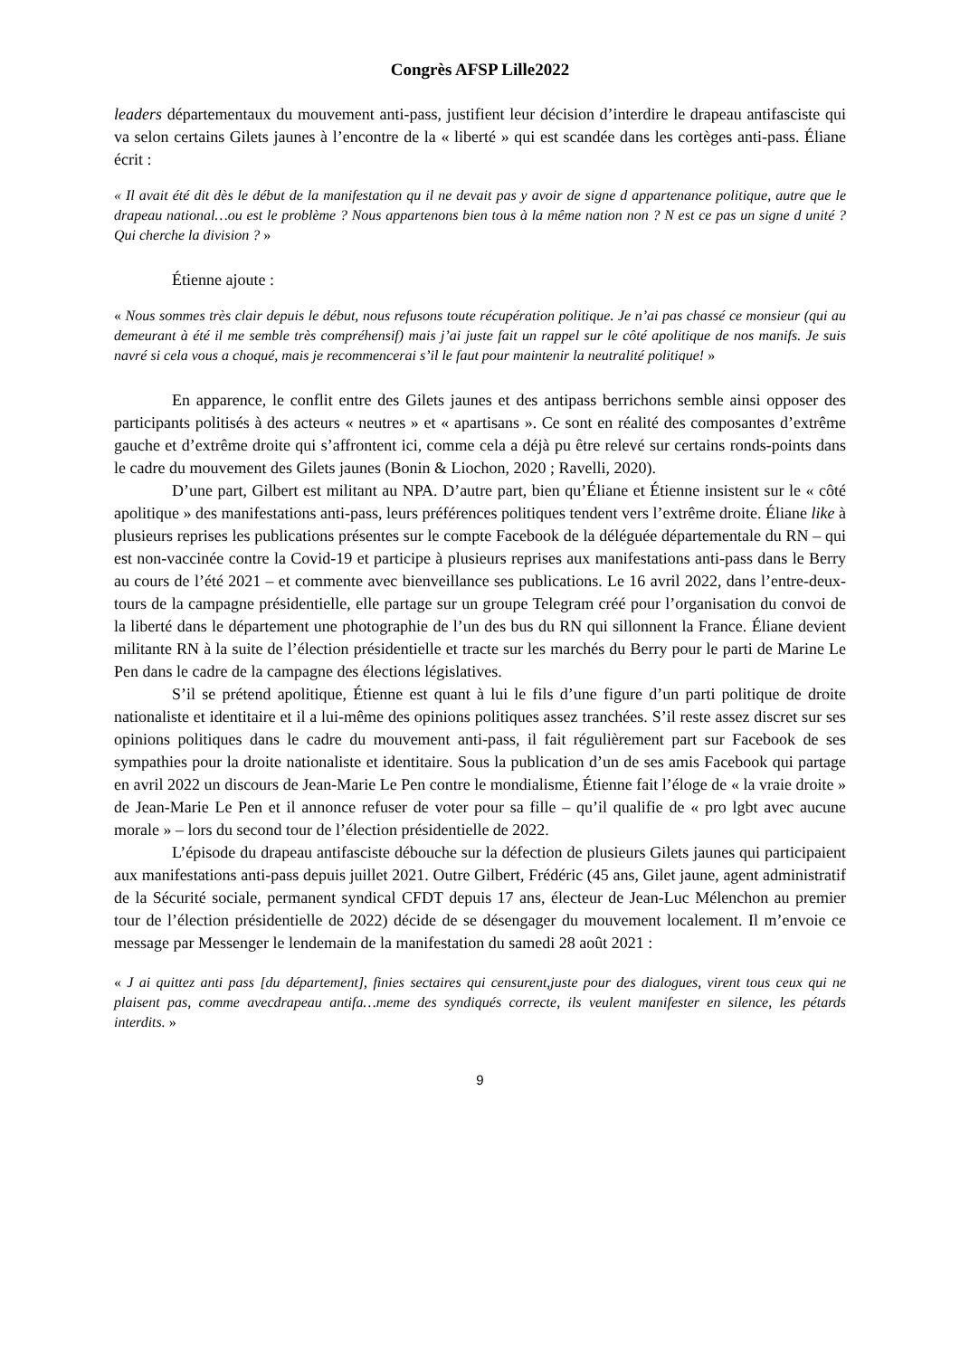Congrès AFSP Lille2022
leaders départementaux du mouvement anti-pass, justifient leur décision d’interdire le drapeau antifasciste qui va selon certains Gilets jaunes à l’encontre de la « liberté » qui est scandée dans les cortèges anti-pass. Éliane écrit :
« Il avait été dit dès le début de la manifestation qu il ne devait pas y avoir de signe d appartenance politique, autre que le drapeau national…ou est le problème ? Nous appartenons bien tous à la même nation non ? N est ce pas un signe d unité ? Qui cherche la division ? »
Étienne ajoute :
« Nous sommes très clair depuis le début, nous refusons toute récupération politique. Je n’ai pas chassé ce monsieur (qui au demeurant à été il me semble très compréhensif) mais j’ai juste fait un rappel sur le côté apolitique de nos manifs. Je suis navré si cela vous a choqué, mais je recommencerai s’il le faut pour maintenir la neutralité politique! »
En apparence, le conflit entre des Gilets jaunes et des antipass berrichons semble ainsi opposer des participants politisés à des acteurs « neutres » et « apartisans ». Ce sont en réalité des composantes d’extrême gauche et d’extrême droite qui s’affrontent ici, comme cela a déjà pu être relevé sur certains ronds-points dans le cadre du mouvement des Gilets jaunes (Bonin & Liochon, 2020 ; Ravelli, 2020).
D’une part, Gilbert est militant au NPA. D’autre part, bien qu’Éliane et Étienne insistent sur le « côté apolitique » des manifestations anti-pass, leurs préférences politiques tendent vers l’extrême droite. Éliane like à plusieurs reprises les publications présentes sur le compte Facebook de la déléguée départementale du RN – qui est non-vaccinée contre la Covid-19 et participe à plusieurs reprises aux manifestations anti-pass dans le Berry au cours de l’été 2021 – et commente avec bienveillance ses publications. Le 16 avril 2022, dans l’entre-deux-tours de la campagne présidentielle, elle partage sur un groupe Telegram créé pour l’organisation du convoi de la liberté dans le département une photographie de l’un des bus du RN qui sillonnent la France. Éliane devient militante RN à la suite de l’élection présidentielle et tracte sur les marchés du Berry pour le parti de Marine Le Pen dans le cadre de la campagne des élections législatives.
S’il se prétend apolitique, Étienne est quant à lui le fils d’une figure d’un parti politique de droite nationaliste et identitaire et il a lui-même des opinions politiques assez tranchées. S’il reste assez discret sur ses opinions politiques dans le cadre du mouvement anti-pass, il fait régulièrement part sur Facebook de ses sympathies pour la droite nationaliste et identitaire. Sous la publication d’un de ses amis Facebook qui partage en avril 2022 un discours de Jean-Marie Le Pen contre le mondialisme, Étienne fait l’éloge de « la vraie droite » de Jean-Marie Le Pen et il annonce refuser de voter pour sa fille – qu’il qualifie de « pro lgbt avec aucune morale » – lors du second tour de l’élection présidentielle de 2022.
L’épisode du drapeau antifasciste débouche sur la défection de plusieurs Gilets jaunes qui participaient aux manifestations anti-pass depuis juillet 2021. Outre Gilbert, Frédéric (45 ans, Gilet jaune, agent administratif de la Sécurité sociale, permanent syndical CFDT depuis 17 ans, électeur de Jean-Luc Mélenchon au premier tour de l’élection présidentielle de 2022) décide de se désengager du mouvement localement. Il m’envoie ce message par Messenger le lendemain de la manifestation du samedi 28 août 2021 :
« J ai quittez anti pass [du département], finies sectaires qui censurent,juste pour des dialogues, virent tous ceux qui ne plaisent pas, comme avecdrapeau antifa…meme des syndiqués correcte, ils veulent manifester en silence, les pétards interdits. »
9